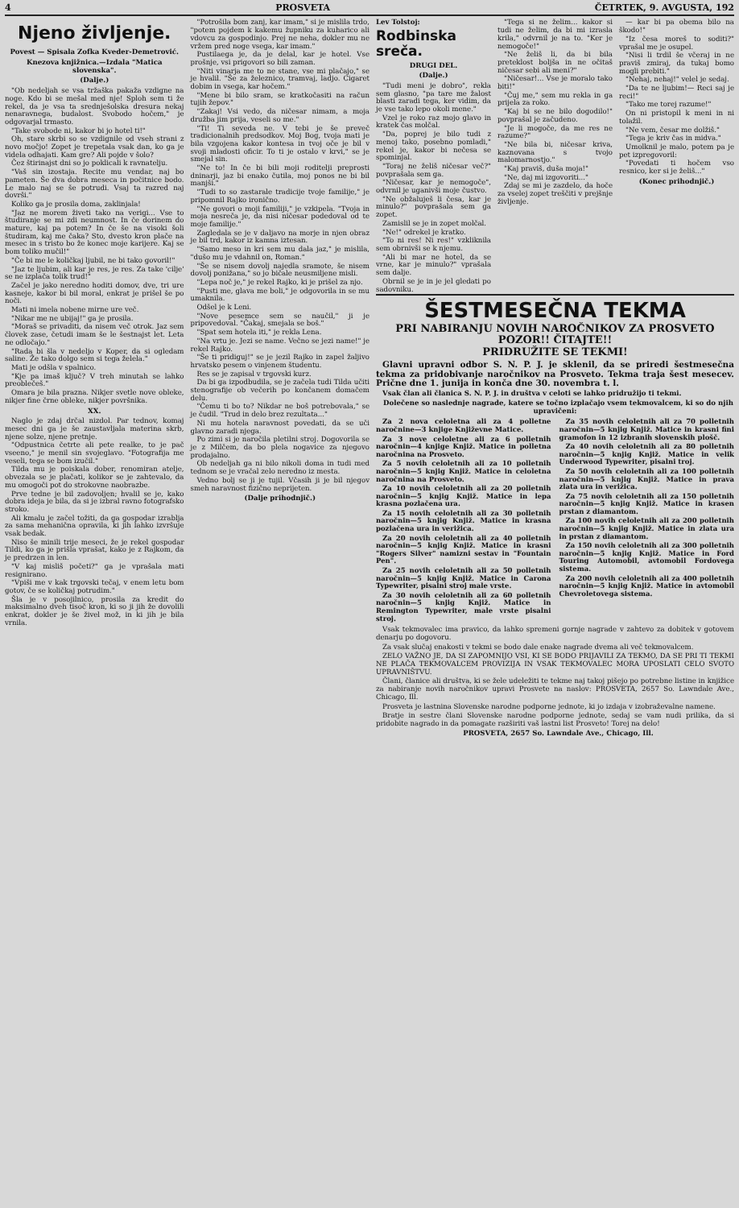4 PROSVETA ČETRTEK, 9. AVGUSTA, 192
Njeno življenje.
Povest — Spisala Zofka Kveder-Demetrović.
Knezova knjižnica.—Izdala "Matica slovenska".
(Dalje.)
"Ob nedeljah se vsa tržaška pakaža vzdigne na noge. Kdo bi se mešal med nje! Sploh sem ti že rekel, da je vsa ta srednješolska dresura nekaj nenaravnega, budalost. Svobodo hočem," je odgovarjal trmasto.
"Take svobode ni, kakor bi jo hotel ti!"
Oh, stare skrbi so se vzdignile od vseh strani z novo močjo! Zopet je trepetala vsak dan, ko ga je videla odhajati. Kam gre? Ali pojde v šolo?
Čez štirinajst dni so jo poklicali k ravnatelju.
"Vaš sin izostaja. Recite mu vendar, naj bo pameten. Še dva dobra meseca in počitnice bodo. Le malo naj se še potrudi. Vsaj ta razred naj dovrši."
Koliko ga je prosila doma, zaklinjala!
"Jaz ne morem živeti tako na verigi... Vse to študiranje se mi zdi neumnost. In če dorinem do mature, kaj pa potem? In če še na visoki šoli študiram, kaj me čaka? Sto, dvesto kron plače na mesec in s tristo bo že konec moje karijere. Kaj se bom toliko mučil!"
"Če bi me le količkaj ljubil, ne bi tako govoril!"
"Jaz te ljubim, ali kar je res, je res. Za take 'cilje' se ne izplača tolik trud!"
Začel je jako neredno hoditi domov, dve, tri ure kasneje, kakor bi bil moral, enkrat je prišel še po noči.
Mati ni imela nobene mirne ure več.
"Nikar me ne ubijaj!" ga je prosila.
"Moraš se privaditi, da nisem več otrok. Jaz sem človek zase, četudi imam še le šestnajst let. Leta ne odločajo."
"Rada bi šla v nedeljo v Koper, da si ogledam saline. Že tako dolgo sem si tega želela."
Mati je odšla v spalnico.
"Kje pa imaš ključ? V treh minutah se lahko preoblečeš."
Omara je bila prazna. Nikjer svetle nove obleke, nikjer fine črne obleke, nikjer površnika.
XX.
Naglo je zdaj drčal nizdol. Par tednov, komaj mesec dni ga je še zaustavljala materina skrb, njene solze, njene pretnje.
"Odpustnica četrte ali pete realke, to je pač vseeno," je menil sin svojeglavo. "Fotografija me veseli, tega se bom izučil."
Tilda mu je poiskala dober, renomiran atelje, obvezala se je plačati, kolikor se je zahtevalo, da mu omogoči pot do strokovne naobrazbe.
Prve tedne je bil zadovoljen; hvalil se je, kako dobra ideja je bila, da si je izbral ravno fotografsko stroko.
Ali kmalu je začel tožiti, da ga gospodar izrablja za sama mehanična opravila, ki jih lahko izvršuje vsak bedak.
Niso še minili trije meseci, že je rekel gospodar Tildi, ko ga je prišla vprašat, kako je z Rajkom, da je predrzen in len.
"V kaj misliš početi?" ga je vprašala mati resignirano.
"Vpiši me v kak trgovski tečaj, v enem letu bom gotov, če se količkaj potrudim."
Šla je v posojilnico, prosila za kredit do maksimalno dveh tisoč kron, ki so ji jih že dovolili enkrat, dokler je še živel mož, in ki jih je bila vrnila.
"Potrošila bom zanj, kar imam," si je mislila trdo, "potem pojdem k kakemu župniku za kuharico ali vdovcu za gospodinjo. Prej ne neha, dokler mu ne vržem pred noge vsega, kar imam."
Pustilaega je, da je delal, kar je hotel. Vse prošnje, vsi prigovori so bili zaman.
"Niti vinarja me to ne stane, vse mi plačajo," se je hvalil. "Še za železnico, tramvaj, ladjo. Cigaret dobim in vsega, kar hočem."
"Mene bi bilo sram, se kratkočasiti na račun tujih žepov."
"Zakaj! Vsi vedo, da ničesar nimam, a moja družba jim prija, veseli so me."
"Ti! Ti seveda ne. V tebi je še preveč tradicionalnih predsodkov. Moj Bog, tvoja mati je bila vzgojena kakor kontesa in tvoj oče je bil v svoji mladosti oficir. To ti je ostalo v krvi," se je smejal sin.
"Ne to! In če bi bili moji roditelji preprosti dninarji, jaz bi enako čutila, moj ponos ne bi bil manjši."
"Tudi to so zastarale tradicije tvoje familije," je pripomnil Rajko ironično.
"Ne govori o moji familiji," je vzkipela. "Tvoja in moja nesreča je, da nisi ničesar podedoval od te moje familije."
Zagledala se je v daljavo na morje in njen obraz je bil trd, kakor iz kamna iztesan.
"Samo meso in kri sem mu dala jaz," je mislila, "dušo mu je vdahnil on, Roman."
"Še se nisem dovolj najedla sramote, še nisem dovolj ponižana," so jo bičale neusmiljene misli.
"Lepa noč je," je rekel Rajko, ki je prišel za njo.
"Pusti me, glava me boli," je odgovorila in se mu umaknila.
Odšel je k Leni.
"Nove pesemce sem se naučil," ji je pripovedoval. "Čakaj, smejala se boš."
"Spat sem hotela iti," je rekla Lena.
"Na vrtu je. Jezi se name. Večno se jezi name!" je rekel Rajko.
"Še ti pridiguj!" se je jezil Rajko in zapel žaljivo hrvatsko pesem o vinjenem študentu.
Res se je zapisal v trgovski kurz.
Da bi ga izpodbudila, se je začela tudi Tilda učiti stenografije ob večerih po končanem domačem delu.
"Čemu ti bo to? Nikdar ne boš potrebovala," se je čudil. "Trud in delo brez rezultata..."
Ni mu hotela naravnost povedati, da se uči glavno zaradi njega.
Po zimi si je naročila pletilni stroj. Dogovorila se je z Milčem, da bo plela nogavice za njegovo prodajalno.
Ob nedeljah ga ni bilo nikoli doma in tudi med tednom se je vračal zelo neredno iz mesta.
Vedno bolj se ji je tujil. Včasih ji je bil njegov smeh naravnost fizično neprijeten.
(Dalje prihodnjič.)
Lev Tolstoj:
Rodbinska sreča.
DRUGI DEL.
(Dalje.)
"Tudi meni je dobro", rekla sem glasno, "pa tare me žalost blasti zaradi tega, ker vidim, da je vse tako lepo okoli mene."
Vzel je roko raz mojo glavo in kratek čas molčal.
"Da, poprej je bilo tudi z menoj tako, posebno pomladi," rekel je, kakor bi nečesa se spominjal.
"Toraj ne želiš ničesar več?" povprašala sem ga.
"Ničesar, kar je nemogoče", odvrnil je uganivši moje čustvo.
"Ne obžaluješ li česa, kar je minulo?" povprašala sem ga zopet.
Zamislil se je in zopet molčal.
"Ne!" odrekel je kratko.
"To ni res! Ni res!" vzkliknila sem obrnivši se k njemu.
"Ali bi mar ne hotel, da se vrne, kar je minulo?" vprašala sem dalje.
Obrnil se je in je jel gledati po sadovniku.
"Tega si ne želim... kakor si tudi ne želim, da bi mi izrasla krila," odvrnil je na to. "Ker je nemogoče!"
"Ne želiš li, da bi bila preteklost boljša in ne očitaš ničesar sebi ali meni?"
"Ničesar!... Vse je moralo tako biti!"
"Čuj me," sem mu rekla in ga prijela za roko.
"Kaj bi se ne bilo dogodilo!" povprašal je začudeno.
"Je li mogoče, da me res ne razume?"
"Ne bila bi, ničesar kriva, kaznovana s tvojo malomarnostjo."
"Kaj praviš, duša moja!"
"Ne, daj mi izgovoriti..."
Zdaj se mi je zazdelo, da hoče za vselej zopet treščiti v prejšnje življenje.
— kar bi pa obema bilo na škodo!"
"Iz česa moreš to soditi?" vprašal me je osupel.
"Nisi li trdil še včeraj in ne praviš zmiraj, da tukaj bomo mogli prebiti."
"Nehaj, nehaj!" velel je sedaj.
"Da te ne ljubim!— Reci saj je reci!"
"Tako me torej razume!"
On ni pristopil k meni in ni tolažil.
"Ne vem, česar me dolžiš."
"Tega je kriv čas in midva."
Umolknil je malo, potem pa je pet izpregovoril:
"Povedati ti hočem vso resnico, ker si je želiš..."
(Konec prihodnjič.)
ŠESTMESEČNA TEKMA
PRI NABIRANJU NOVIH NAROČNIKOV ZA PROSVETO
POZOR!! ČITAJTE!!
PRIDRUŽITE SE TEKMI!
Glavni upravni odbor S. N. P. J. je sklenil, da se priredi šestmesečna tekma za pridobivanje naročnikov na Prosveto. Tekma traja šest mesecev. Prične dne 1. junija in konča dne 30. novembra t. l.
Vsak član ali članica S. N. P. J. in društva v celoti se lahko pridružijo ti tekmi.
Dolečene so naslednje nagrade, katere se točno izplačajo vsem tekmovalcem, ki so do njih upravičeni:
Za 2 nova celoletna ali za 4 polletne naročnine—3 knjige Književne Matice.
Za 3 nove celoletne ali za 6 polletnih naročnin—4 knjige Knjiž. Matice in polletna naročnina na Prosveto.
Za 5 novih celoletnih ali za 10 polletnih naročnin—5 knjig Knjiž. Matice in celoletna naročnina na Prosveto.
Za 10 novih celoletnih ali za 20 polletnih naročnin—5 knjig Knjiž. Matice in lepa krasna pozlačena ura.
Za 15 novih celoletnih ali za 30 polletnih naročnin—5 knjig Knjiž. Matice in krasna pozlačena ura in verižica.
Za 20 novih celoletnih ali za 40 polletnih naročnin—5 knjig Knjiž. Matice in krasni "Rogers Silver" namizni sestav in "Fountain Pen".
Za 25 novih celoletnih ali za 50 polletnih naročnin—5 knjig Knjiž. Matice in Carona Typewriter, pisalni stroj male vrste.
Za 30 novih celoletnih ali za 60 polletnih naročnin—5 knjig Knjiž. Matice in Remington Typewriter, male vrste pisalni stroj.
Za 35 novih celoletnih ali za 70 polletnih naročnin—5 knjig Knjiž. Matice in krasni fini gramofon in 12 izbranih slovenskih plošč.
Za 40 novih celoletnih ali za 80 polletnih naročnin—5 knjig Knjiž. Matice in velik Underwood Typewriter, pisalni troj.
Za 50 novih celoletnih ali za 100 polletnih naročnin—5 knjig Knjiž. Matice in prava zlata ura in verižica.
Za 75 novih celoletnih ali za 150 polletnih naročnin—5 knjig Knjiž. Matice in krasen prstan z diamantom.
Za 100 novih celoletnih ali za 200 polletnih naročnin—5 knjig Knjiž. Matice in zlata ura in prstan z diamantom.
Za 150 novih celoletnih ali za 300 polletnih naročnin—5 knjig Knjiž. Matice in Ford Touring Automobil, avtomobil Fordovega sistema.
Za 200 novih celoletnih ali za 400 polletnih naročnin—5 knjig Knjiž. Matice in avtomobil Chevroletovega sistema.
Vsak tekmovalec ima pravico, da lahko spremeni gornje nagrade v zahtevo za dobitek v gotovem denarju po dogovoru.
Za vsak slučaj enakosti v tekmi se bodo dale enake nagrade dvema ali več tekmovalcem.
ZELO VAŽNO JE, DA SI ZAPOMNIJO VSI, KI SE BODO PRIJAVILI ZA TEKMO, DA SE PRI TI TEKMI NE PLAČA TEKMOVALCEM PROVIZIJA IN VSAK TEKMOVALEC MORA UPOSLATI CELO SVOTO UPRAVNIŠTVU.
Člani, članice ali društva, ki se žele udeležiti te tekme naj takoj pišejo po potrebne listine in knjižice za nabiranje novih naročnikov upravi Prosvete na naslov: PROSVETA, 2657 So. Lawndale Ave., Chicago, Ill.
Prosveta je lastnina Slovenske narodne podporne jednote, ki jo izdaja v izobraževalne namene.
Bratje in sestre člani Slovenske narodne podporne jednote, sedaj se vam nudi prilika, da si pridobite nagrado in da pomagate razširiti vaš lastni list Prosveto! Torej na delo!
PROSVETA, 2657 So. Lawndale Ave., Chicago, Ill.